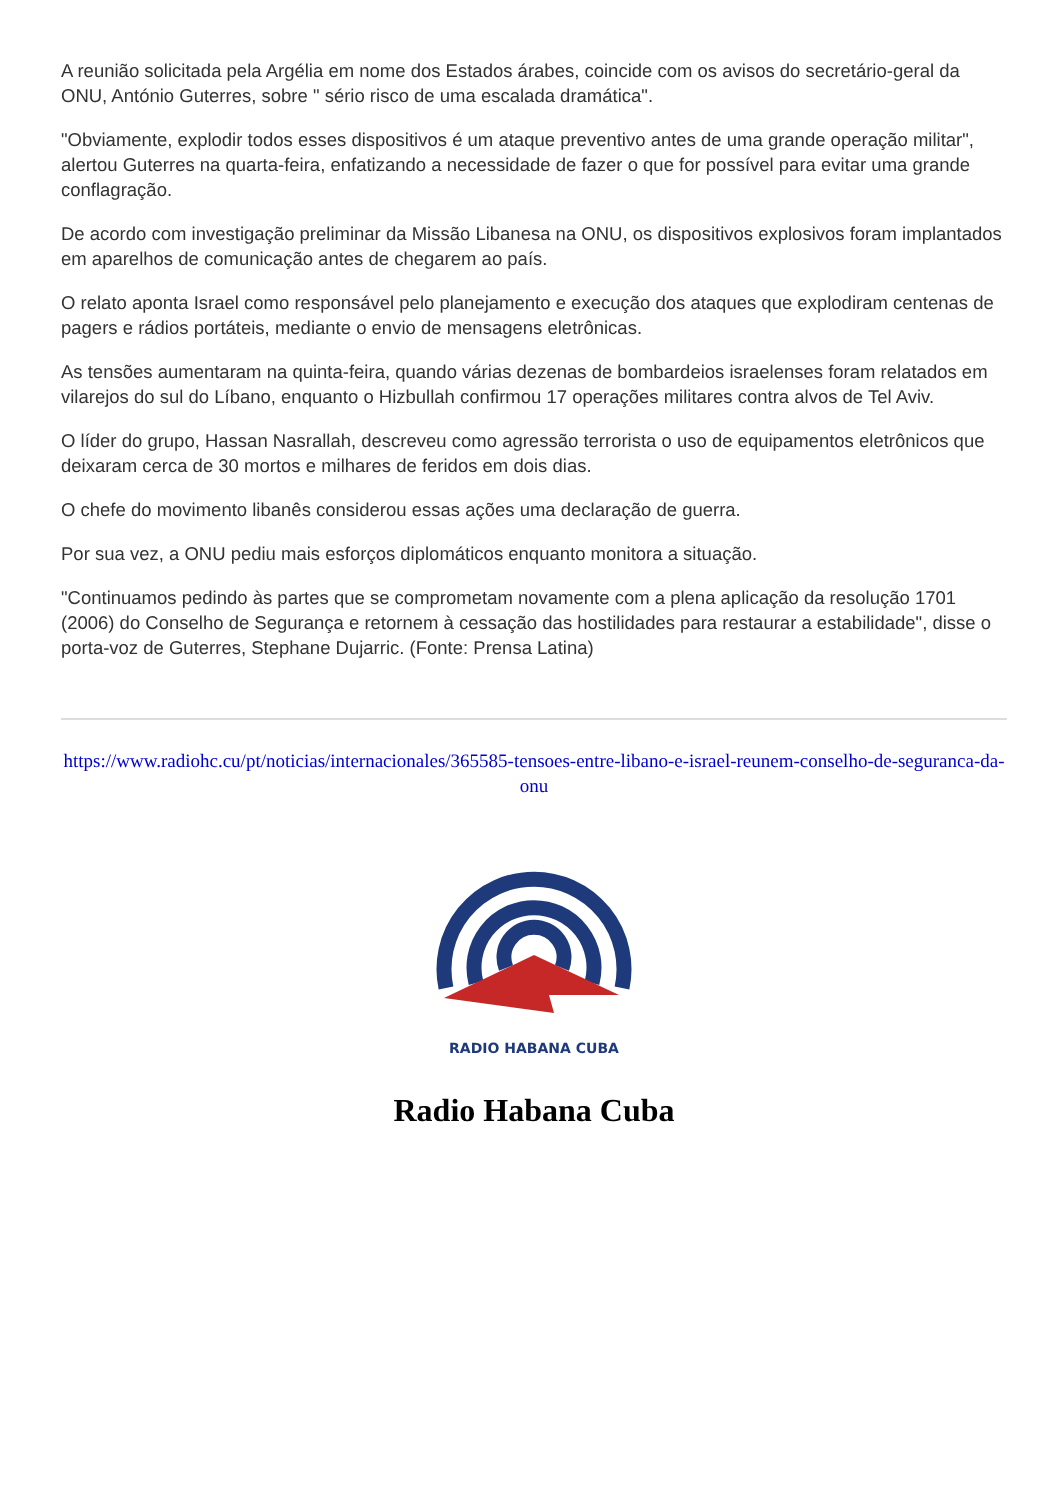A reunião solicitada pela Argélia em nome dos Estados árabes, coincide com os avisos do secretário-geral da ONU, António Guterres, sobre " sério risco de uma escalada dramática".
"Obviamente, explodir todos esses dispositivos é um ataque preventivo antes de uma grande operação militar", alertou Guterres na quarta-feira, enfatizando a necessidade de fazer o que for possível para evitar uma grande conflagração.
De acordo com investigação preliminar da Missão Libanesa na ONU, os dispositivos explosivos foram implantados em aparelhos de comunicação antes de chegarem ao país.
O relato aponta Israel como responsável pelo planejamento e execução dos ataques que explodiram centenas de pagers e rádios portáteis, mediante o envio de mensagens eletrônicas.
As tensões aumentaram na quinta-feira, quando várias dezenas de bombardeios israelenses foram relatados em vilarejos do sul do Líbano, enquanto o Hizbullah confirmou 17 operações militares contra alvos de Tel Aviv.
O líder do grupo, Hassan Nasrallah, descreveu como agressão terrorista o uso de equipamentos eletrônicos que deixaram cerca de 30 mortos e milhares de feridos em dois dias.
O chefe do movimento libanês considerou essas ações uma declaração de guerra.
Por sua vez, a ONU pediu mais esforços diplomáticos enquanto monitora a situação.
"Continuamos pedindo às partes que se comprometam novamente com a plena aplicação da resolução 1701 (2006) do Conselho de Segurança e retornem à cessação das hostilidades para restaurar a estabilidade", disse o porta-voz de Guterres, Stephane Dujarric. (Fonte: Prensa Latina)
https://www.radiohc.cu/pt/noticias/internacionales/365585-tensoes-entre-libano-e-israel-reunem-conselho-de-seguranca-da-onu
RADIO HABANA CUBA
Radio Habana Cuba